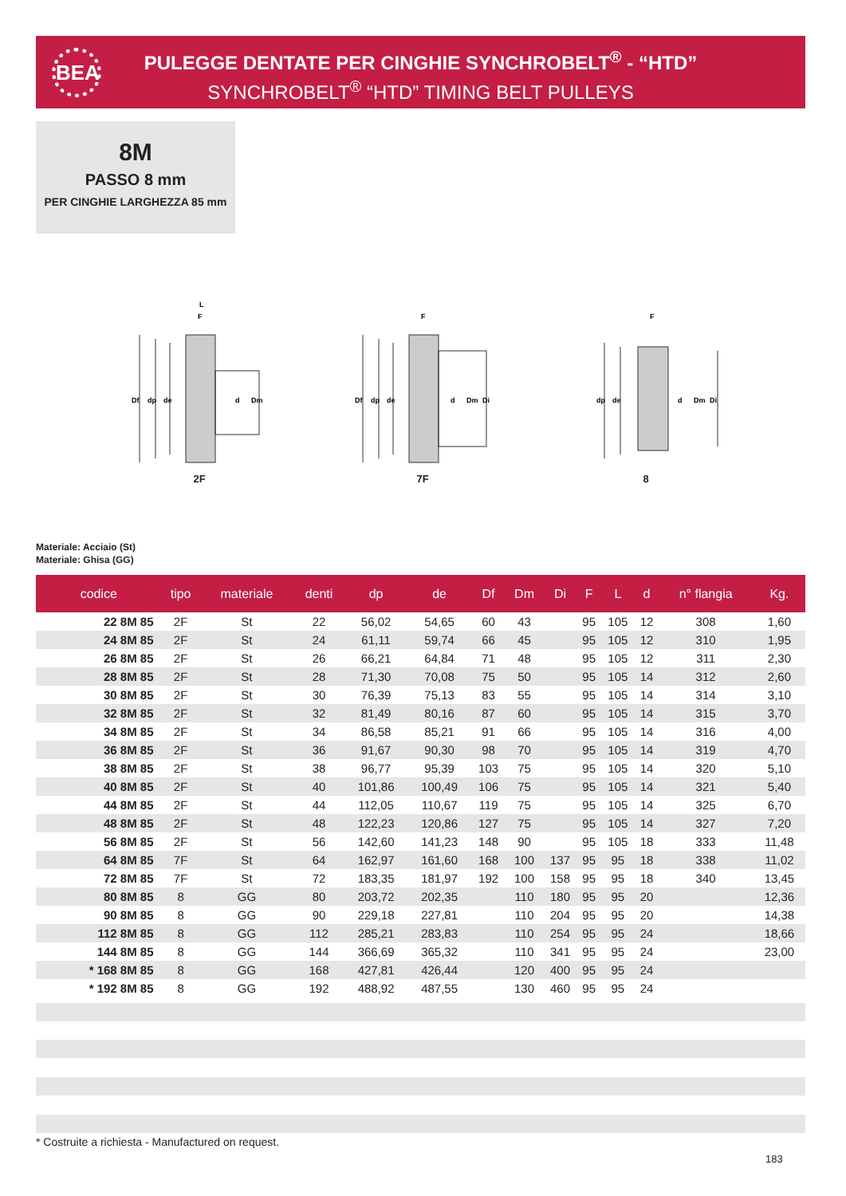BEA
PULEGGE DENTATE PER CINGHIE SYNCHROBELT<sup>®</sup> - “HTD”
SYNCHROBELT<sup>®</sup> “HTD” TIMING BELT PULLEYS
8M
PASSO 8 mm
PER CINGHIE LARGHEZZA 85 mm
Df
dp
de
L
F
d
Dm
2F
Df
dp
de
F
d
Dm
Di
7F
dp
de
F
d
Dm
Di
8
Materiale: Acciaio (St)
Materiale: Ghisa (GG)
| codice | tipo | materiale | denti | dp | de | Df | Dm | Di | F | L | d | n° flangia | Kg. |
| --- | --- | --- | --- | --- | --- | --- | --- | --- | --- | --- | --- | --- | --- |
| 22 8M 85 | 2F | St | 22 | 56,02 | 54,65 | 60 | 43 | | 95 | 105 | 12 | 308 | 1,60 |
| 24 8M 85 | 2F | St | 24 | 61,11 | 59,74 | 66 | 45 | | 95 | 105 | 12 | 310 | 1,95 |
| 26 8M 85 | 2F | St | 26 | 66,21 | 64,84 | 71 | 48 | | 95 | 105 | 12 | 311 | 2,30 |
| 28 8M 85 | 2F | St | 28 | 71,30 | 70,08 | 75 | 50 | | 95 | 105 | 14 | 312 | 2,60 |
| 30 8M 85 | 2F | St | 30 | 76,39 | 75,13 | 83 | 55 | | 95 | 105 | 14 | 314 | 3,10 |
| 32 8M 85 | 2F | St | 32 | 81,49 | 80,16 | 87 | 60 | | 95 | 105 | 14 | 315 | 3,70 |
| 34 8M 85 | 2F | St | 34 | 86,58 | 85,21 | 91 | 66 | | 95 | 105 | 14 | 316 | 4,00 |
| 36 8M 85 | 2F | St | 36 | 91,67 | 90,30 | 98 | 70 | | 95 | 105 | 14 | 319 | 4,70 |
| 38 8M 85 | 2F | St | 38 | 96,77 | 95,39 | 103 | 75 | | 95 | 105 | 14 | 320 | 5,10 |
| 40 8M 85 | 2F | St | 40 | 101,86 | 100,49 | 106 | 75 | | 95 | 105 | 14 | 321 | 5,40 |
| 44 8M 85 | 2F | St | 44 | 112,05 | 110,67 | 119 | 75 | | 95 | 105 | 14 | 325 | 6,70 |
| 48 8M 85 | 2F | St | 48 | 122,23 | 120,86 | 127 | 75 | | 95 | 105 | 14 | 327 | 7,20 |
| 56 8M 85 | 2F | St | 56 | 142,60 | 141,23 | 148 | 90 | | 95 | 105 | 18 | 333 | 11,48 |
| 64 8M 85 | 7F | St | 64 | 162,97 | 161,60 | 168 | 100 | 137 | 95 | 95 | 18 | 338 | 11,02 |
| 72 8M 85 | 7F | St | 72 | 183,35 | 181,97 | 192 | 100 | 158 | 95 | 95 | 18 | 340 | 13,45 |
| 80 8M 85 | 8 | GG | 80 | 203,72 | 202,35 | | 110 | 180 | 95 | 95 | 20 | | 12,36 |
| 90 8M 85 | 8 | GG | 90 | 229,18 | 227,81 | | 110 | 204 | 95 | 95 | 20 | | 14,38 |
| 112 8M 85 | 8 | GG | 112 | 285,21 | 283,83 | | 110 | 254 | 95 | 95 | 24 | | 18,66 |
| 144 8M 85 | 8 | GG | 144 | 366,69 | 365,32 | | 110 | 341 | 95 | 95 | 24 | | 23,00 |
| * 168 8M 85 | 8 | GG | 168 | 427,81 | 426,44 | | 120 | 400 | 95 | 95 | 24 | | |
| * 192 8M 85 | 8 | GG | 192 | 488,92 | 487,55 | | 130 | 460 | 95 | 95 | 24 | | |
* Costruite a richiesta - Manufactured on request.
183